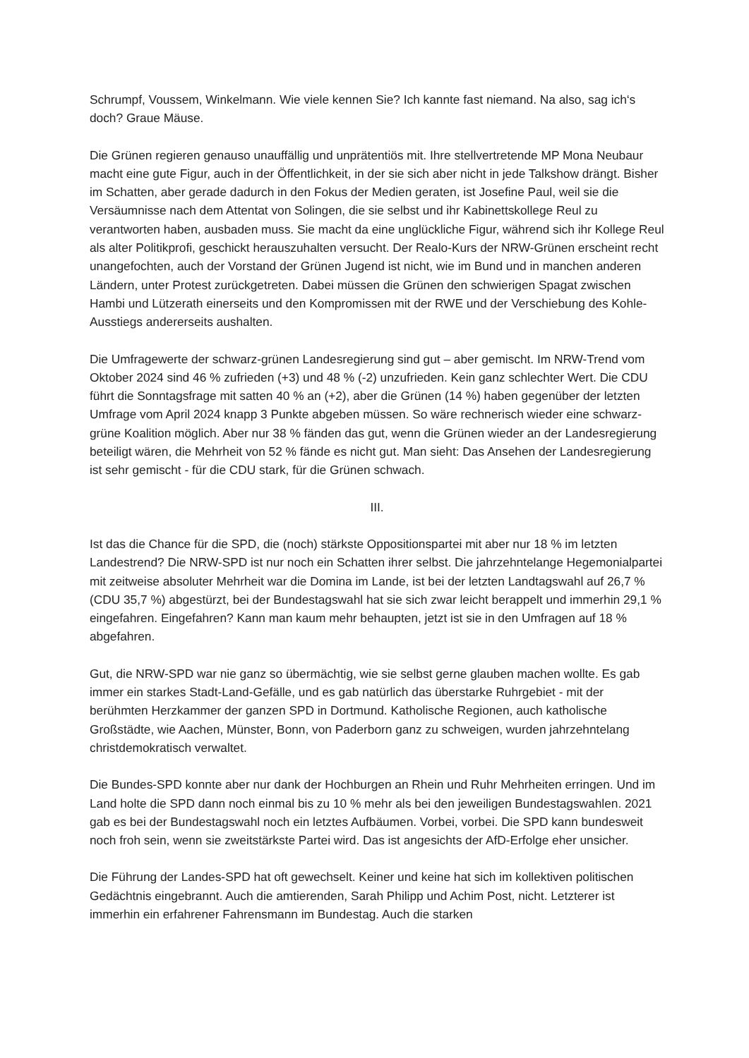Schrumpf, Voussem, Winkelmann. Wie viele kennen Sie? Ich kannte fast niemand. Na also, sag ich‘s doch? Graue Mäuse.
Die Grünen regieren genauso unauffällig und unprätentiös mit. Ihre stellvertretende MP Mona Neubaur macht eine gute Figur, auch in der Öffentlichkeit, in der sie sich aber nicht in jede Talkshow drängt. Bisher im Schatten, aber gerade dadurch in den Fokus der Medien geraten, ist Josefine Paul, weil sie die Versäumnisse nach dem Attentat von Solingen, die sie selbst und ihr Kabinettskollege Reul zu verantworten haben, ausbaden muss. Sie macht da eine unglückliche Figur, während sich ihr Kollege Reul als alter Politikprofi, geschickt herauszuhalten versucht. Der Realo-Kurs der NRW-Grünen erscheint recht unangefochten, auch der Vorstand der Grünen Jugend ist nicht, wie im Bund und in manchen anderen Ländern, unter Protest zurückgetreten. Dabei müssen die Grünen den schwierigen Spagat zwischen Hambi und Lützerath einerseits und den Kompromissen mit der RWE und der Verschiebung des Kohle-Ausstiegs andererseits aushalten.
Die Umfragewerte der schwarz-grünen Landesregierung sind gut – aber gemischt. Im NRW-Trend vom Oktober 2024 sind 46 % zufrieden (+3) und 48 % (-2) unzufrieden. Kein ganz schlechter Wert. Die CDU führt die Sonntagsfrage mit satten 40 % an (+2), aber die Grünen (14 %) haben gegenüber der letzten Umfrage vom April 2024 knapp 3 Punkte abgeben müssen. So wäre rechnerisch wieder eine schwarz-grüne Koalition möglich. Aber nur 38 % fänden das gut, wenn die Grünen wieder an der Landesregierung beteiligt wären, die Mehrheit von 52 % fände es nicht gut. Man sieht: Das Ansehen der Landesregierung ist sehr gemischt - für die CDU stark, für die Grünen schwach.
III.
Ist das die Chance für die SPD, die (noch) stärkste Oppositionspartei mit aber nur 18 % im letzten Landestrend? Die NRW-SPD ist nur noch ein Schatten ihrer selbst. Die jahrzehntelange Hegemonialpartei mit zeitweise absoluter Mehrheit war die Domina im Lande, ist bei der letzten Landtagswahl auf 26,7 % (CDU 35,7 %) abgestürzt, bei der Bundestagswahl hat sie sich zwar leicht berappelt und immerhin 29,1 % eingefahren. Eingefahren? Kann man kaum mehr behaupten, jetzt ist sie in den Umfragen auf 18 % abgefahren.
Gut, die NRW-SPD war nie ganz so übermächtig, wie sie selbst gerne glauben machen wollte. Es gab immer ein starkes Stadt-Land-Gefälle, und es gab natürlich das überstarke Ruhrgebiet - mit der berühmten Herzkammer der ganzen SPD in Dortmund. Katholische Regionen, auch katholische Großstädte, wie Aachen, Münster, Bonn, von Paderborn ganz zu schweigen, wurden jahrzehntelang christdemokratisch verwaltet.
Die Bundes-SPD konnte aber nur dank der Hochburgen an Rhein und Ruhr Mehrheiten erringen. Und im Land holte die SPD dann noch einmal bis zu 10 % mehr als bei den jeweiligen Bundestagswahlen. 2021 gab es bei der Bundestagswahl noch ein letztes Aufbäumen. Vorbei, vorbei. Die SPD kann bundesweit noch froh sein, wenn sie zweitstärkste Partei wird. Das ist angesichts der AfD-Erfolge eher unsicher.
Die Führung der Landes-SPD hat oft gewechselt. Keiner und keine hat sich im kollektiven politischen Gedächtnis eingebrannt. Auch die amtierenden, Sarah Philipp und Achim Post, nicht. Letzterer ist immerhin ein erfahrener Fahrensmann im Bundestag. Auch die starken